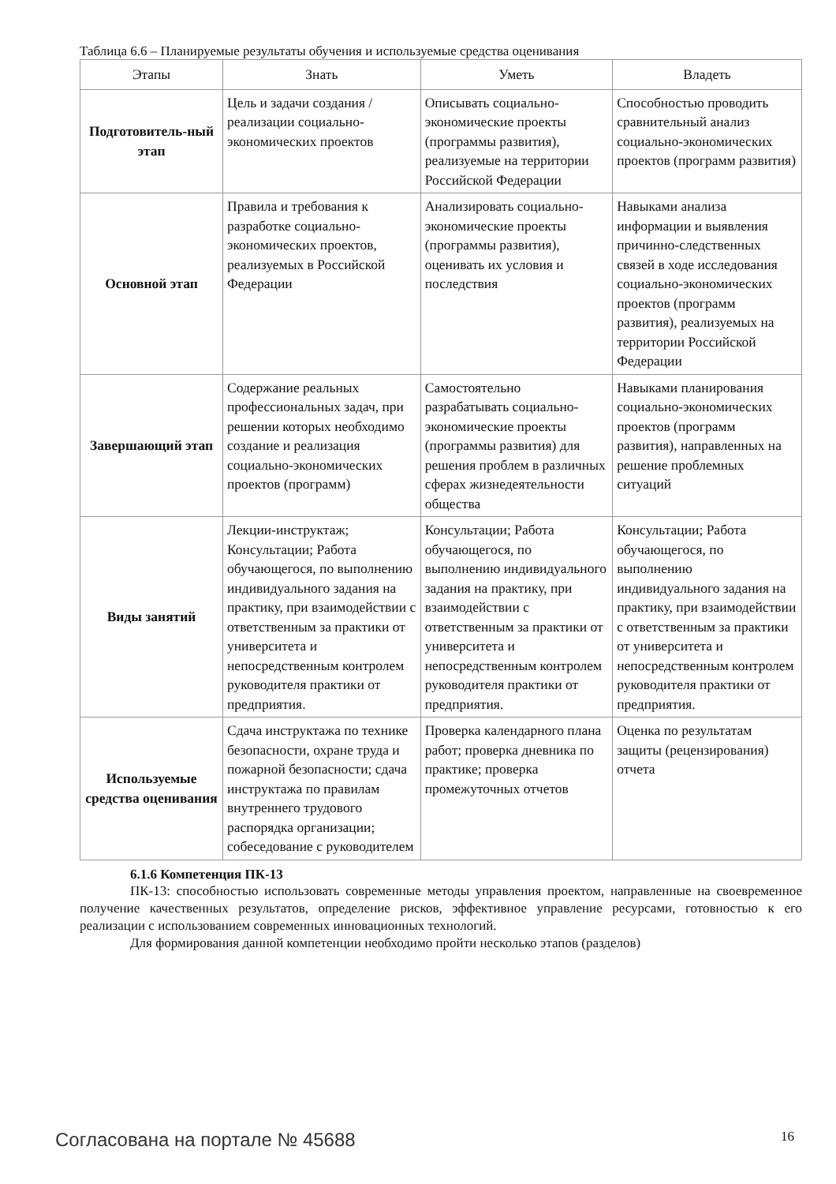Таблица 6.6 – Планируемые результаты обучения и используемые средства оценивания
| Этапы | Знать | Уметь | Владеть |
| --- | --- | --- | --- |
| Подготовитель-ный этап | Цель и задачи создания / реализации социально-экономических проектов | Описывать социально-экономические проекты (программы развития), реализуемые на территории Российской Федерации | Способностью проводить сравнительный анализ социально-экономических проектов (программ развития) |
| Основной этап | Правила и требования к разработке социально-экономических проектов, реализуемых в Российской Федерации | Анализировать социально-экономические проекты (программы развития), оценивать их условия и последствия | Навыками анализа информации и выявления причинно-следственных связей в ходе исследования социально-экономических проектов (программ развития), реализуемых на территории Российской Федерации |
| Завершающий этап | Содержание реальных профессиональных задач, при решении которых необходимо создание и реализация социально-экономических проектов (программ) | Самостоятельно разрабатывать социально-экономические проекты (программы развития) для решения проблем в различных сферах жизнедеятельности общества | Навыками планирования социально-экономических проектов (программ развития), направленных на решение проблемных ситуаций |
| Виды занятий | Лекции-инструктаж; Консультации; Работа обучающегося, по выполнению индивидуального задания на практику, при взаимодействии с ответственным за практики от университета и непосредственным контролем руководителя практики от предприятия. | Консультации; Работа обучающегося, по выполнению индивидуального задания на практику, при взаимодействии с ответственным за практики от университета и непосредственным контролем руководителя практики от предприятия. | Консультации; Работа обучающегося, по выполнению индивидуального задания на практику, при взаимодействии с ответственным за практики от университета и непосредственным контролем руководителя практики от предприятия. |
| Используемые средства оценивания | Сдача инструктажа по технике безопасности, охране труда и пожарной безопасности; сдача инструктажа по правилам внутреннего трудового распорядка организации; собеседование с руководителем | Проверка календарного плана работ; проверка дневника по практике; проверка промежуточных отчетов | Оценка по результатам защиты (рецензирования) отчета |
6.1.6 Компетенция ПК-13
ПК-13: способностью использовать современные методы управления проектом, направленные на своевременное получение качественных результатов, определение рисков, эффективное управление ресурсами, готовностью к его реализации с использованием современных инновационных технологий.
Для формирования данной компетенции необходимо пройти несколько этапов (разделов)
Согласована на портале № 45688 16